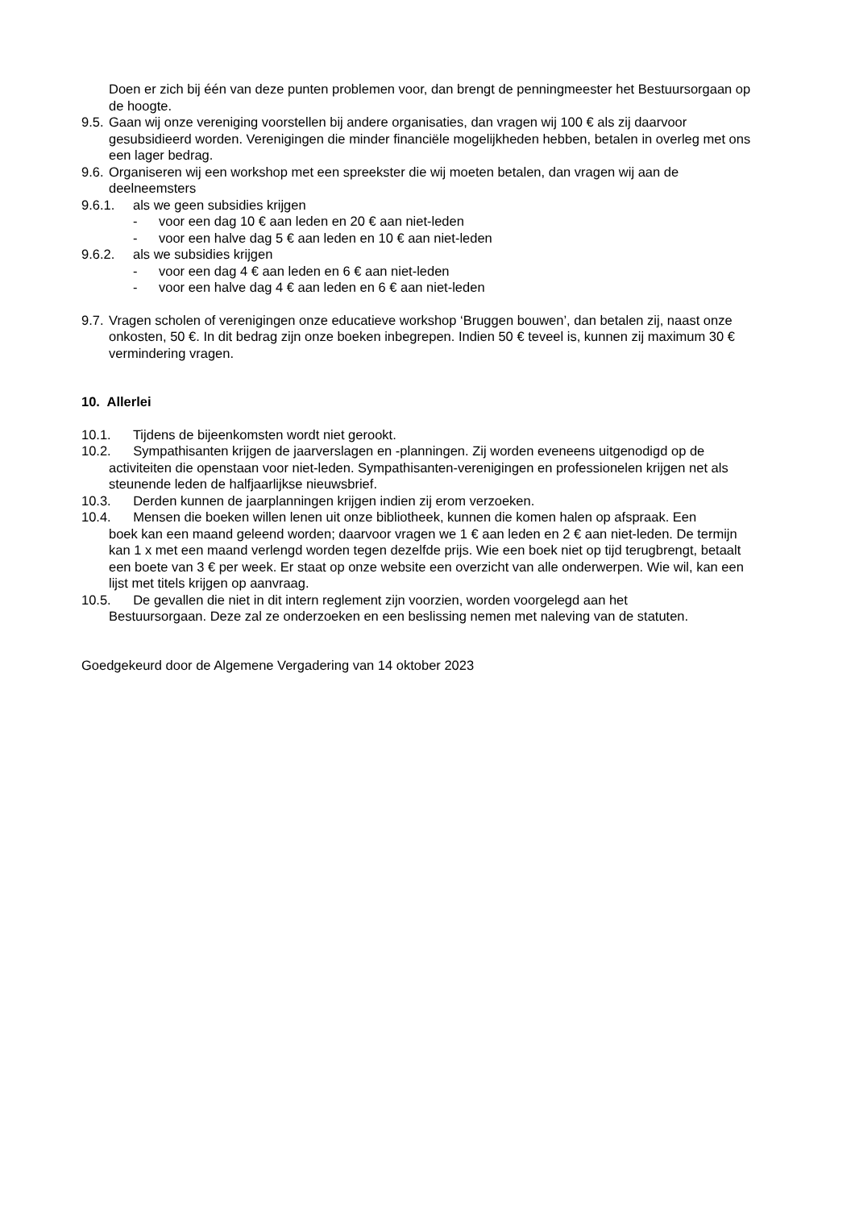Doen er zich bij één van deze punten problemen voor, dan brengt de penningmeester het Bestuursorgaan op de hoogte.
9.5. Gaan wij onze vereniging voorstellen bij andere organisaties, dan vragen wij 100 € als zij daarvoor gesubsidieerd worden. Verenigingen die minder financiële mogelijkheden hebben, betalen in overleg met ons een lager bedrag.
9.6. Organiseren wij een workshop met een spreekster die wij moeten betalen, dan vragen wij aan de deelneemsters
9.6.1. als we geen subsidies krijgen
- voor een dag 10 € aan leden en 20 € aan niet-leden
- voor een halve dag 5 € aan leden en 10 € aan niet-leden
9.6.2. als we subsidies krijgen
- voor een dag 4 € aan leden en 6 € aan niet-leden
- voor een halve dag 4 € aan leden en 6 € aan niet-leden
9.7. Vragen scholen of verenigingen onze educatieve workshop ‘Bruggen bouwen’, dan betalen zij, naast onze onkosten, 50 €. In dit bedrag zijn onze boeken inbegrepen. Indien 50 € teveel is, kunnen zij maximum 30 € vermindering vragen.
10. Allerlei
10.1. Tijdens de bijeenkomsten wordt niet gerookt.
10.2. Sympathisanten krijgen de jaarverslagen en -planningen. Zij worden eveneens uitgenodigd op de
activiteiten die openstaan voor niet-leden. Sympathisanten-verenigingen en professionelen krijgen net als steunende leden de halfjaarlijkse nieuwsbrief.
10.3. Derden kunnen de jaarplanningen krijgen indien zij erom verzoeken.
10.4. Mensen die boeken willen lenen uit onze bibliotheek, kunnen die komen halen op afspraak. Een
boek kan een maand geleend worden; daarvoor vragen we 1 € aan leden en 2 € aan niet-leden. De termijn kan 1 x met een maand verlengd worden tegen dezelfde prijs. Wie een boek niet op tijd terugbrengt, betaalt een boete van 3 € per week. Er staat op onze website een overzicht van alle onderwerpen. Wie wil, kan een lijst met titels krijgen op aanvraag.
10.5. De gevallen die niet in dit intern reglement zijn voorzien, worden voorgelegd aan het
Bestuursorgaan. Deze zal ze onderzoeken en een beslissing nemen met naleving van de statuten.
Goedgekeurd door de Algemene Vergadering van 14 oktober 2023